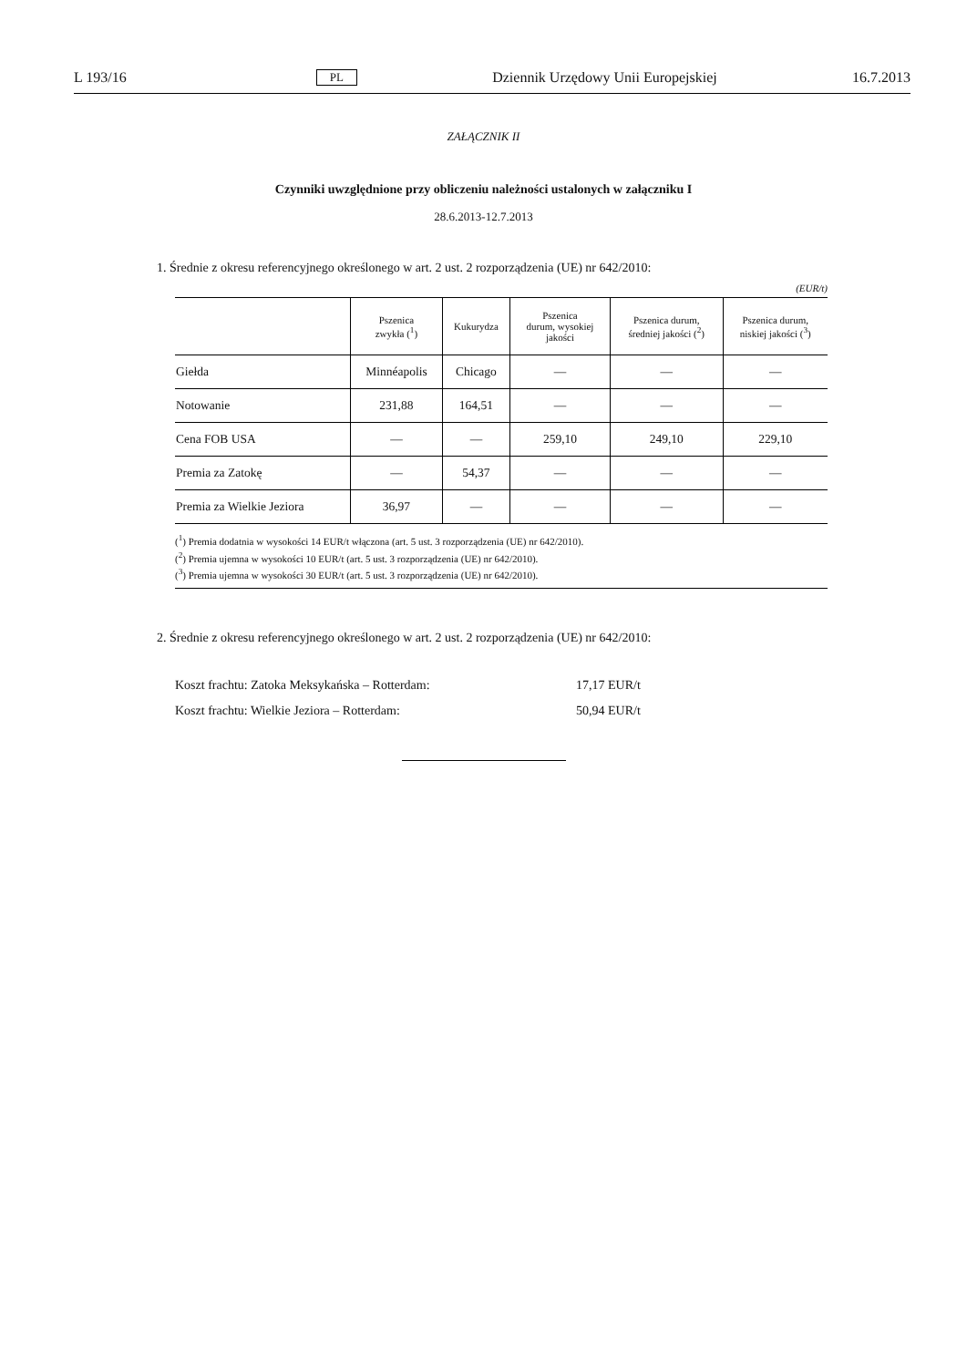L 193/16 PL Dziennik Urzędowy Unii Europejskiej 16.7.2013
ZAŁĄCZNIK II
Czynniki uwzględnione przy obliczeniu należności ustalonych w załączniku I
28.6.2013-12.7.2013
1. Średnie z okresu referencyjnego określonego w art. 2 ust. 2 rozporządzenia (UE) nr 642/2010:
(EUR/t)
| | Pszenica zwykła (<sup>1</sup>) | Kukurydza | Pszenica durum, wysokiej jakości | Pszenica durum, średniej jakości (<sup>2</sup>) | Pszenica durum, niskiej jakości (<sup>3</sup>) |
| --- | --- | --- | --- | --- | --- |
| Giełda | Minnéapolis | Chicago | — | — | — |
| Notowanie | 231,88 | 164,51 | — | — | — |
| Cena FOB USA | — | — | 259,10 | 249,10 | 229,10 |
| Premia za Zatokę | — | 54,37 | — | — | — |
| Premia za Wielkie Jeziora | 36,97 | — | — | — | — |
(<sup>1</sup>) Premia dodatnia w wysokości 14 EUR/t włączona (art. 5 ust. 3 rozporządzenia (UE) nr 642/2010).
(<sup>2</sup>) Premia ujemna w wysokości 10 EUR/t (art. 5 ust. 3 rozporządzenia (UE) nr 642/2010).
(<sup>3</sup>) Premia ujemna w wysokości 30 EUR/t (art. 5 ust. 3 rozporządzenia (UE) nr 642/2010).
2. Średnie z okresu referencyjnego określonego w art. 2 ust. 2 rozporządzenia (UE) nr 642/2010:
Koszt frachtu: Zatoka Meksykańska – Rotterdam: 17,17 EUR/t
Koszt frachtu: Wielkie Jeziora – Rotterdam: 50,94 EUR/t